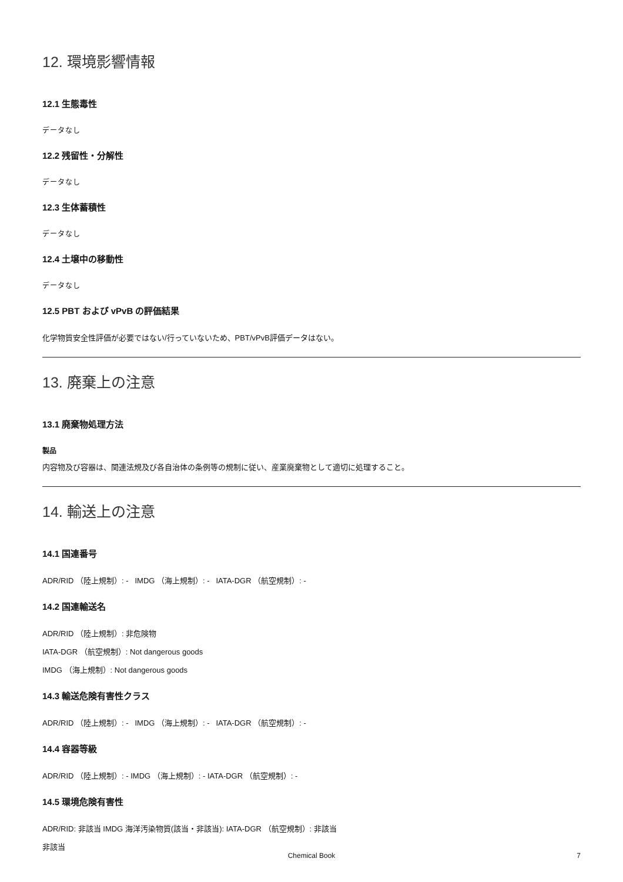12. 環境影響情報
12.1 生態毒性
データなし
12.2 残留性・分解性
データなし
12.3 生体蓄積性
データなし
12.4 土壌中の移動性
データなし
12.5 PBT および vPvB の評価結果
化学物質安全性評価が必要ではない/行っていないため、PBT/vPvB評価データはない。
13. 廃棄上の注意
13.1 廃棄物処理方法
製品
内容物及び容器は、関連法規及び各自治体の条例等の規制に従い、産業廃棄物として適切に処理すること。
14. 輸送上の注意
14.1 国連番号
ADR/RID （陸上規制）: - IMDG （海上規制）: - IATA-DGR （航空規制）: -
14.2 国連輸送名
ADR/RID （陸上規制）: 非危険物
IATA-DGR （航空規制）: Not dangerous goods
IMDG （海上規制）: Not dangerous goods
14.3 輸送危険有害性クラス
ADR/RID （陸上規制）: - IMDG （海上規制）: - IATA-DGR （航空規制）: -
14.4 容器等級
ADR/RID （陸上規制）: - IMDG （海上規制）: - IATA-DGR （航空規制）: -
14.5 環境危険有害性
ADR/RID: 非該当 IMDG 海洋汚染物質(該当・非該当): IATA-DGR （航空規制）: 非該当
非該当
Chemical Book
7